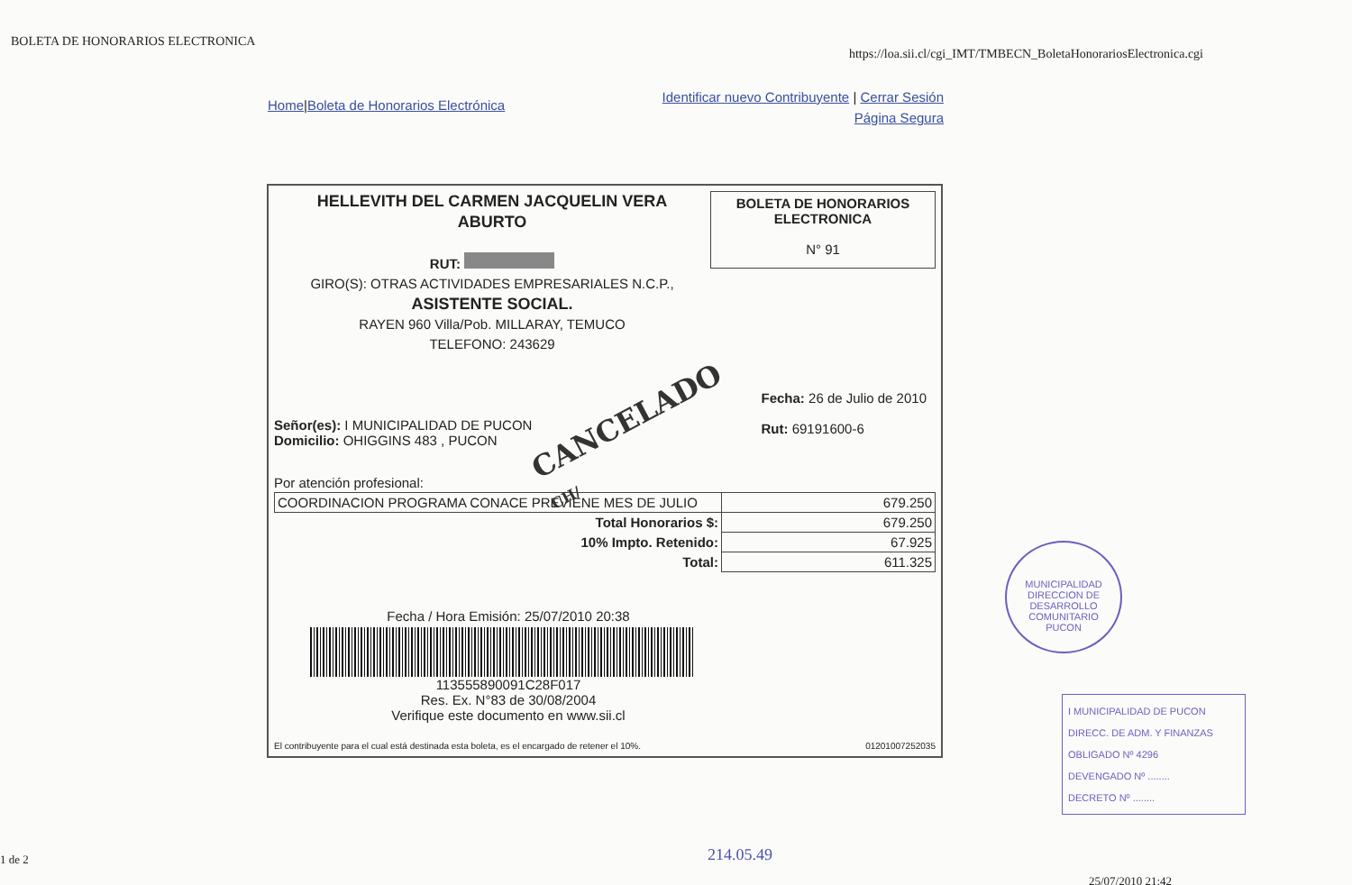BOLETA DE HONORARIOS ELECTRONICA
https://loa.sii.cl/cgi_IMT/TMBECN_BoletaHonorariosElectronica.cgi
Home|Boleta de Honorarios Electrónica
Identificar nuevo Contribuyente | Cerrar Sesión
Página Segura
HELLEVITH DEL CARMEN JACQUELIN VERA
ABURTO
RUT:
GIRO(S): OTRAS ACTIVIDADES EMPRESARIALES N.C.P.,
ASISTENTE SOCIAL.
RAYEN 960 Villa/Pob. MILLARAY, TEMUCO
TELEFONO: 243629
BOLETA DE HONORARIOS ELECTRONICA
N° 91
CANCELADO
CH/
Señor(es): I MUNICIPALIDAD DE PUCON
Domicilio: OHIGGINS 483 , PUCON
Fecha: 26 de Julio de 2010
Rut: 69191600-6
Por atención profesional:
| COORDINACION PROGRAMA CONACE PREVIENE MES DE JULIO | 679.250 |
| Total Honorarios $: | 679.250 |
| 10% Impto. Retenido: | 67.925 |
| Total: | 611.325 |
Fecha / Hora Emisión: 25/07/2010 20:38
113555890091C28F017
Res. Ex. N°83 de 30/08/2004
Verifique este documento en www.sii.cl
El contribuyente para el cual está destinada esta boleta, es el encargado de retener el 10%. 01201007252035
MUNICIPALIDAD
DIRECCION DE DESARROLLO COMUNITARIO
PUCON
I MUNICIPALIDAD DE PUCON
DIRECC. DE ADM. Y FINANZAS
OBLIGADO Nº 4296
DEVENGADO Nº ........
DECRETO Nº ........
1 de 2 214.05.49
25/07/2010 21:42